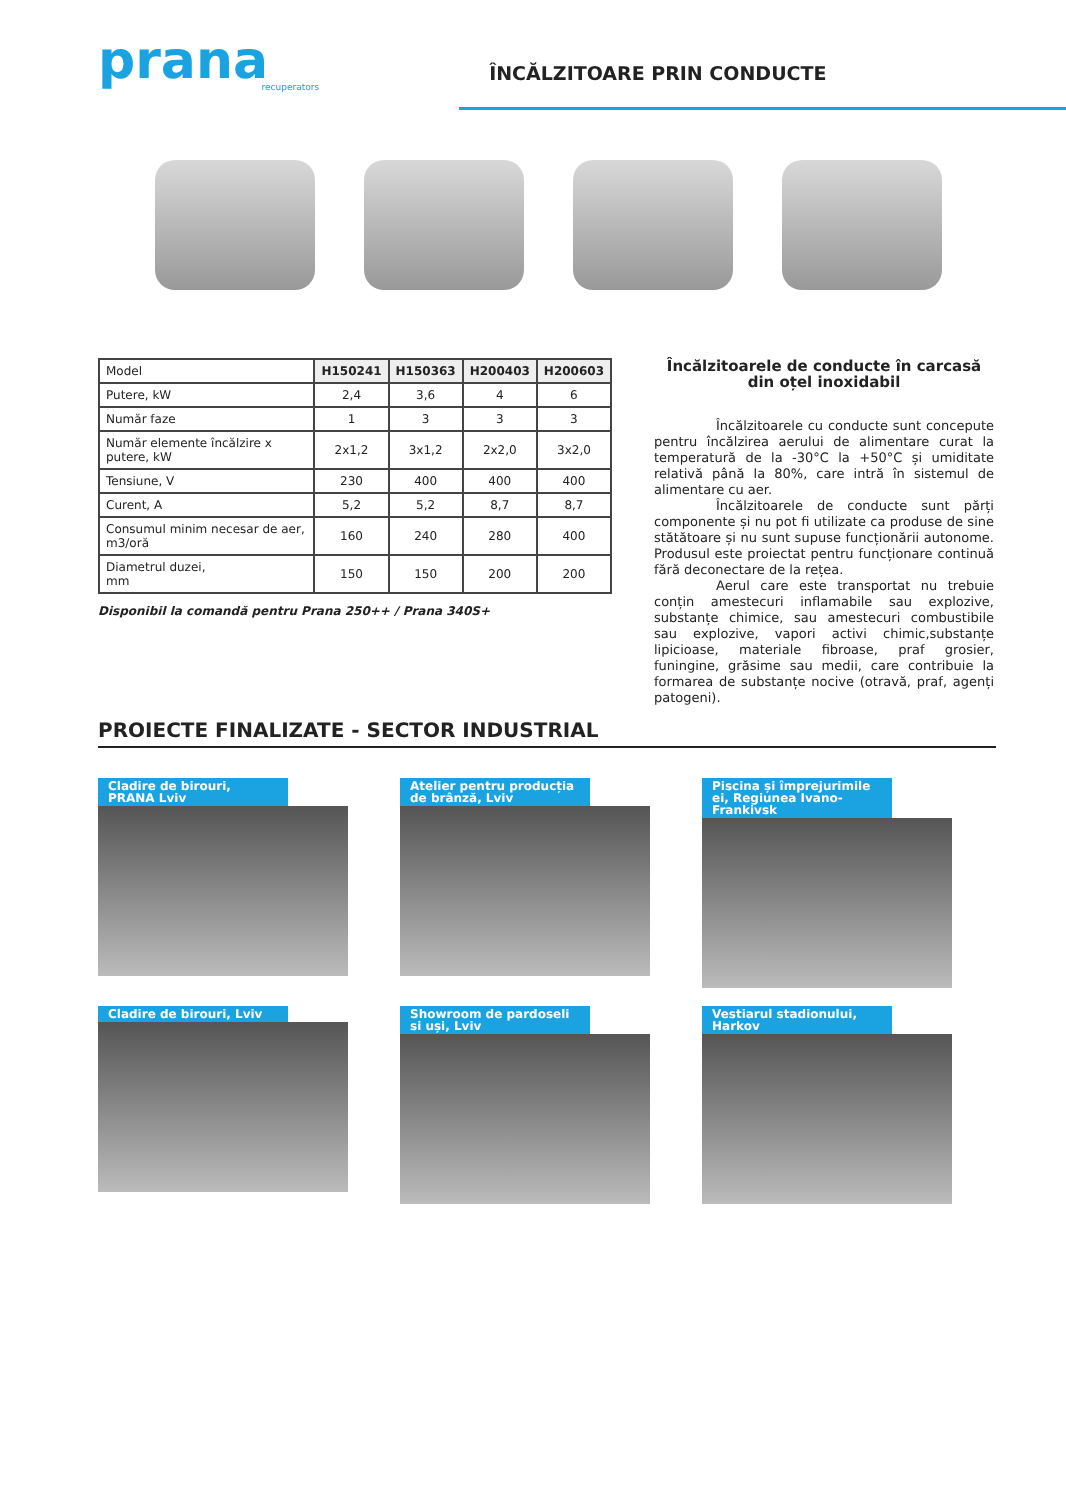prana
recuperators
ÎNCĂLZITOARE PRIN CONDUCTE
| Model | H150241 | H150363 | H200403 | H200603 |
| --- | --- | --- | --- | --- |
| Putere, kW | 2,4 | 3,6 | 4 | 6 |
| Număr faze | 1 | 3 | 3 | 3 |
| Număr elemente încălzire x putere, kW | 2x1,2 | 3x1,2 | 2x2,0 | 3x2,0 |
| Tensiune, V | 230 | 400 | 400 | 400 |
| Curent, A | 5,2 | 5,2 | 8,7 | 8,7 |
| Consumul minim necesar de aer, m3/oră | 160 | 240 | 280 | 400 |
| Diametrul duzei, mm | 150 | 150 | 200 | 200 |
Disponibil la comandă pentru Prana 250++ / Prana 340S+
Încălzitoarele de conducte în carcasă din oțel inoxidabil
Încălzitoarele cu conducte sunt concepute pentru încălzirea aerului de alimentare curat la temperatură de la -30°C la +50°C și umiditate relativă până la 80%, care intră în sistemul de alimentare cu aer.
Încălzitoarele de conducte sunt părți componente și nu pot fi utilizate ca produse de sine stătătoare și nu sunt supuse funcționării autonome. Produsul este proiectat pentru funcționare continuă fără deconectare de la rețea.
Aerul care este transportat nu trebuie conțin amestecuri inflamabile sau explozive, substanțe chimice, sau amestecuri combustibile sau explozive, vapori activi chimic,substanțe lipicioase, materiale fibroase, praf grosier, funingine, grăsime sau medii, care contribuie la formarea de substanțe nocive (otravă, praf, agenți patogeni).
PROIECTE FINALIZATE - SECTOR INDUSTRIAL
Cladire de birouri, PRANA Lviv
Atelier pentru producția de brânză, Lviv
Piscina și împrejurimile ei, Regiunea Ivano-Frankivsk
Cladire de birouri, Lviv
Showroom de pardoseli si uși, Lviv
Vestiarul stadionului, Harkov